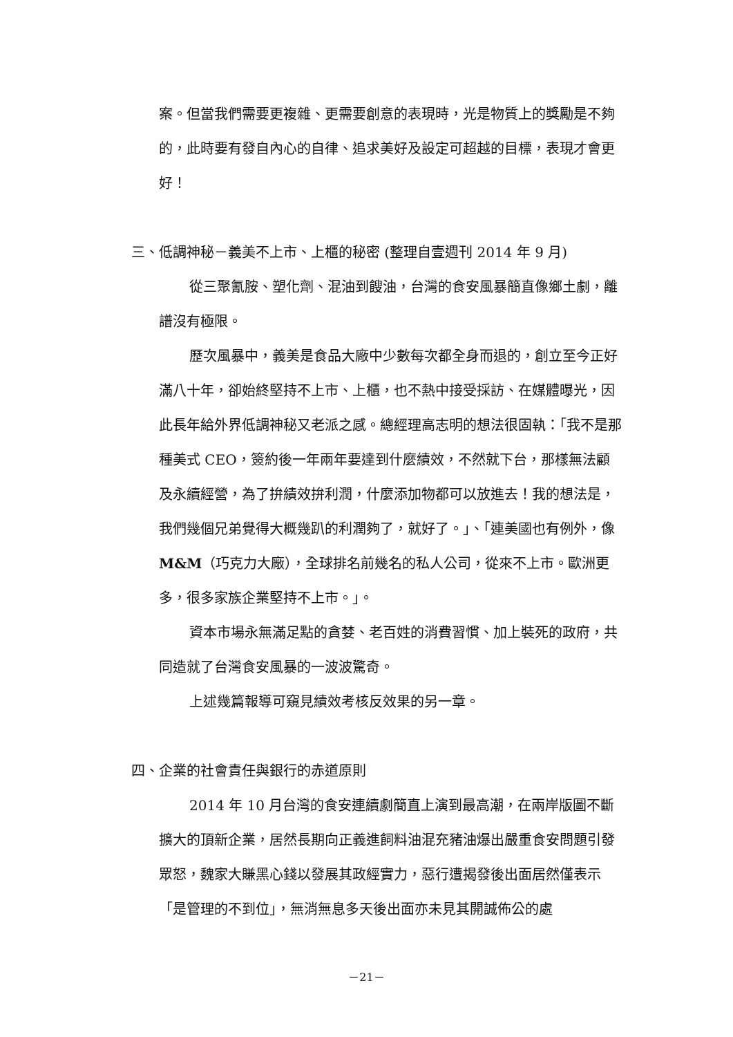案。但當我們需要更複雜、更需要創意的表現時，光是物質上的獎勵是不夠的，此時要有發自內心的自律、追求美好及設定可超越的目標，表現才會更好！
三、低調神秘－義美不上市、上櫃的秘密 (整理自壹週刊 2014 年 9 月)
從三聚氰胺、塑化劑、混油到餿油，台灣的食安風暴簡直像鄉土劇，離譜沒有極限。
歷次風暴中，義美是食品大廠中少數每次都全身而退的，創立至今正好滿八十年，卻始終堅持不上市、上櫃，也不熱中接受採訪、在媒體曝光，因此長年給外界低調神秘又老派之感。總經理高志明的想法很固執：「我不是那種美式 CEO，簽約後一年兩年要達到什麼績效，不然就下台，那樣無法顧及永續經營，為了拚績效拚利潤，什麼添加物都可以放進去！我的想法是，我們幾個兄弟覺得大概幾趴的利潤夠了，就好了。」、「連美國也有例外，像 M&M（巧克力大廠），全球排名前幾名的私人公司，從來不上市。歐洲更多，很多家族企業堅持不上市。」。
資本市場永無滿足點的貪婪、老百姓的消費習慣、加上裝死的政府，共同造就了台灣食安風暴的一波波驚奇。
上述幾篇報導可窺見績效考核反效果的另一章。
四、企業的社會責任與銀行的赤道原則
2014 年 10 月台灣的食安連續劇簡直上演到最高潮，在兩岸版圖不斷擴大的頂新企業，居然長期向正義進飼料油混充豬油爆出嚴重食安問題引發眾怒，魏家大賺黑心錢以發展其政經實力，惡行遭揭發後出面居然僅表示「是管理的不到位」，無消無息多天後出面亦未見其開誠佈公的處
－21－